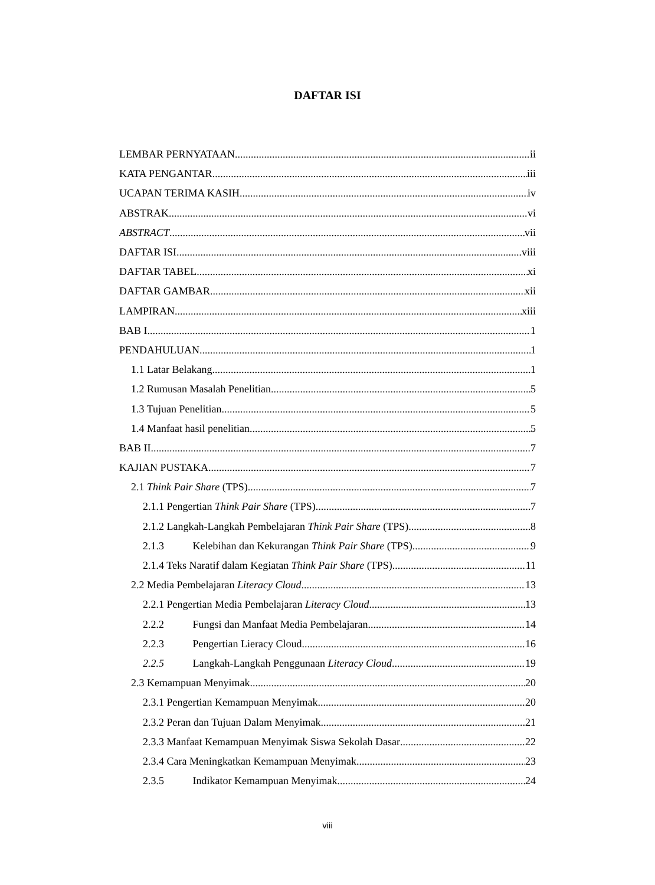DAFTAR ISI
LEMBAR PERNYATAAN ii
KATA PENGANTAR iii
UCAPAN TERIMA KASIH iv
ABSTRAK vi
ABSTRACT vii
DAFTAR ISI viii
DAFTAR TABEL xi
DAFTAR GAMBAR xii
LAMPIRAN xiii
BAB I 1
PENDAHULUAN 1
1.1 Latar Belakang 1
1.2 Rumusan Masalah Penelitian 5
1.3 Tujuan Penelitian 5
1.4 Manfaat hasil penelitian 5
BAB II 7
KAJIAN PUSTAKA 7
2.1 Think Pair Share (TPS) 7
2.1.1 Pengertian Think Pair Share (TPS) 7
2.1.2 Langkah-Langkah Pembelajaran Think Pair Share (TPS) 8
2.1.3 Kelebihan dan Kekurangan Think Pair Share (TPS) 9
2.1.4 Teks Naratif dalam Kegiatan Think Pair Share (TPS) 11
2.2 Media Pembelajaran Literacy Cloud 13
2.2.1 Pengertian Media Pembelajaran Literacy Cloud 13
2.2.2 Fungsi dan Manfaat Media Pembelajaran 14
2.2.3 Pengertian Lieracy Cloud 16
2.2.5 Langkah-Langkah Penggunaan Literacy Cloud 19
2.3 Kemampuan Menyimak 20
2.3.1 Pengertian Kemampuan Menyimak 20
2.3.2 Peran dan Tujuan Dalam Menyimak 21
2.3.3 Manfaat Kemampuan Menyimak Siswa Sekolah Dasar 22
2.3.4 Cara Meningkatkan Kemampuan Menyimak 23
2.3.5 Indikator Kemampuan Menyimak 24
viii